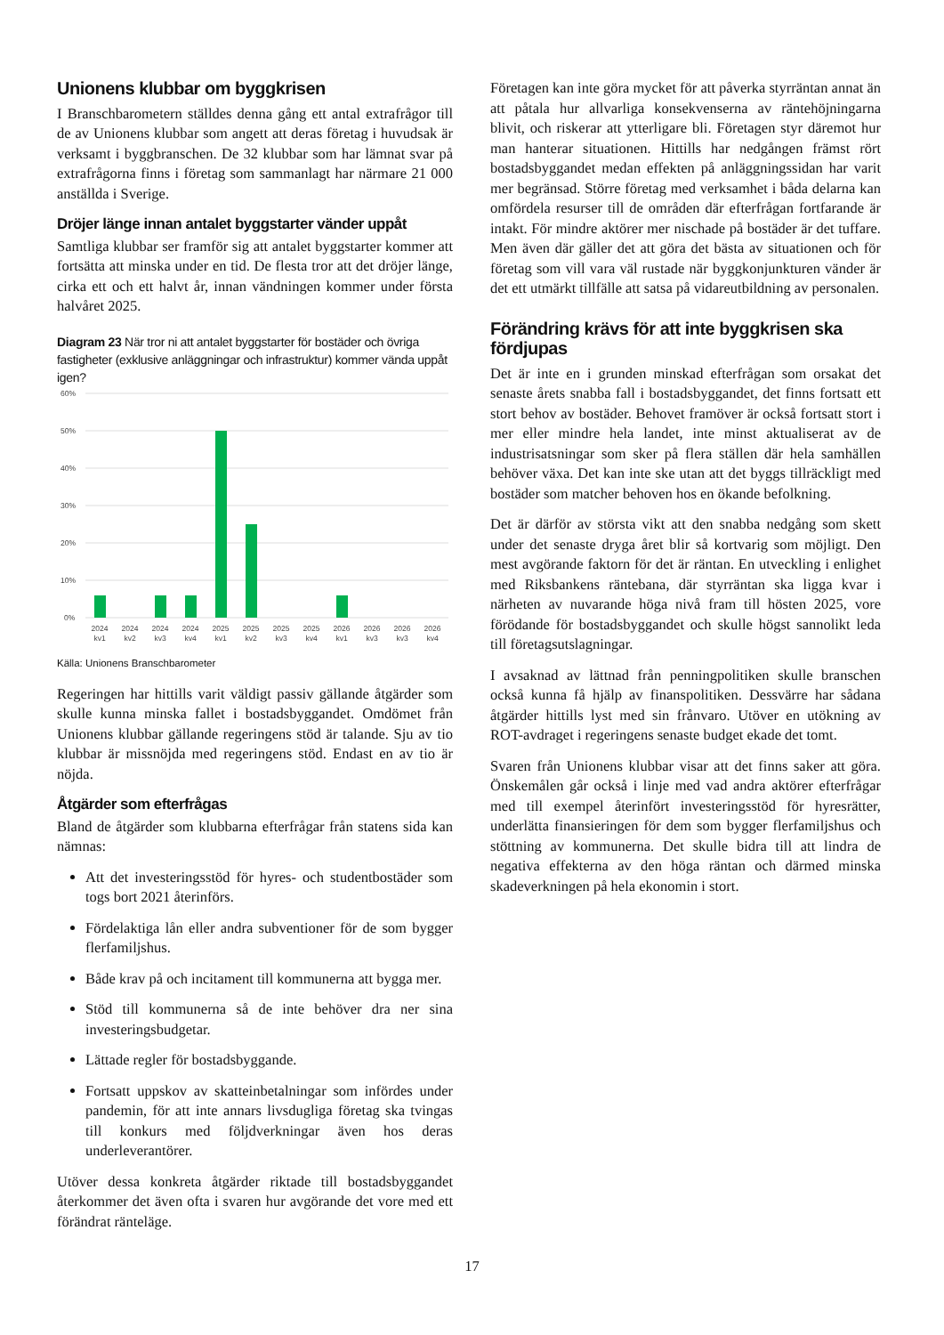Unionens klubbar om byggkrisen
I Branschbarometern ställdes denna gång ett antal extrafrågor till de av Unionens klubbar som angett att deras företag i huvudsak är verksamt i byggbranschen. De 32 klubbar som har lämnat svar på extrafrågorna finns i företag som sammanlagt har närmare 21 000 anställda i Sverige.
Dröjer länge innan antalet byggstarter vänder uppåt
Samtliga klubbar ser framför sig att antalet byggstarter kommer att fortsätta att minska under en tid. De flesta tror att det dröjer länge, cirka ett och ett halvt år, innan vändningen kommer under första halvåret 2025.
Diagram 23 När tror ni att antalet byggstarter för bostäder och övriga fastigheter (exklusive anläggningar och infrastruktur) kommer vända uppåt igen?
60%
50%
40%
30%
20%
10%
0%
2024
kv1
2024
kv2
2024
kv3
2024
kv4
2025
kv1
2025
kv2
2025
kv3
2025
kv4
2026
kv1
2026
kv3
2026
kv3
2026
kv4
Källa: Unionens Branschbarometer
Regeringen har hittills varit väldigt passiv gällande åtgärder som skulle kunna minska fallet i bostadsbyggandet. Omdömet från Unionens klubbar gällande regeringens stöd är talande. Sju av tio klubbar är missnöjda med regeringens stöd. Endast en av tio är nöjda.
Åtgärder som efterfrågas
Bland de åtgärder som klubbarna efterfrågar från statens sida kan nämnas:
Att det investeringsstöd för hyres- och studentbostäder som togs bort 2021 återinförs.
Fördelaktiga lån eller andra subventioner för de som bygger flerfamiljshus.
Både krav på och incitament till kommunerna att bygga mer.
Stöd till kommunerna så de inte behöver dra ner sina investeringsbudgetar.
Lättade regler för bostadsbyggande.
Fortsatt uppskov av skatteinbetalningar som infördes under pandemin, för att inte annars livsdugliga företag ska tvingas till konkurs med följdverkningar även hos deras underleverantörer.
Utöver dessa konkreta åtgärder riktade till bostadsbyggandet återkommer det även ofta i svaren hur avgörande det vore med ett förändrat ränteläge.
Företagen kan inte göra mycket för att påverka styrräntan annat än att påtala hur allvarliga konsekvenserna av räntehöjningarna blivit, och riskerar att ytterligare bli. Företagen styr däremot hur man hanterar situationen. Hittills har nedgången främst rört bostadsbyggandet medan effekten på anläggningssidan har varit mer begränsad. Större företag med verksamhet i båda delarna kan omfördela resurser till de områden där efterfrågan fortfarande är intakt. För mindre aktörer mer nischade på bostäder är det tuffare. Men även där gäller det att göra det bästa av situationen och för företag som vill vara väl rustade när byggkonjunkturen vänder är det ett utmärkt tillfälle att satsa på vidareutbildning av personalen.
Förändring krävs för att inte byggkrisen ska fördjupas
Det är inte en i grunden minskad efterfrågan som orsakat det senaste årets snabba fall i bostadsbyggandet, det finns fortsatt ett stort behov av bostäder. Behovet framöver är också fortsatt stort i mer eller mindre hela landet, inte minst aktualiserat av de industrisatsningar som sker på flera ställen där hela samhällen behöver växa. Det kan inte ske utan att det byggs tillräckligt med bostäder som matcher behoven hos en ökande befolkning.
Det är därför av största vikt att den snabba nedgång som skett under det senaste dryga året blir så kortvarig som möjligt. Den mest avgörande faktorn för det är räntan. En utveckling i enlighet med Riksbankens räntebana, där styrräntan ska ligga kvar i närheten av nuvarande höga nivå fram till hösten 2025, vore förödande för bostadsbyggandet och skulle högst sannolikt leda till företagsutslagningar.
I avsaknad av lättnad från penningpolitiken skulle branschen också kunna få hjälp av finanspolitiken. Dessvärre har sådana åtgärder hittills lyst med sin frånvaro. Utöver en utökning av ROT-avdraget i regeringens senaste budget ekade det tomt.
Svaren från Unionens klubbar visar att det finns saker att göra. Önskemålen går också i linje med vad andra aktörer efterfrågar med till exempel återinfört investeringsstöd för hyresrätter, underlätta finansieringen för dem som bygger flerfamiljshus och stöttning av kommunerna. Det skulle bidra till att lindra de negativa effekterna av den höga räntan och därmed minska skadeverkningen på hela ekonomin i stort.
17